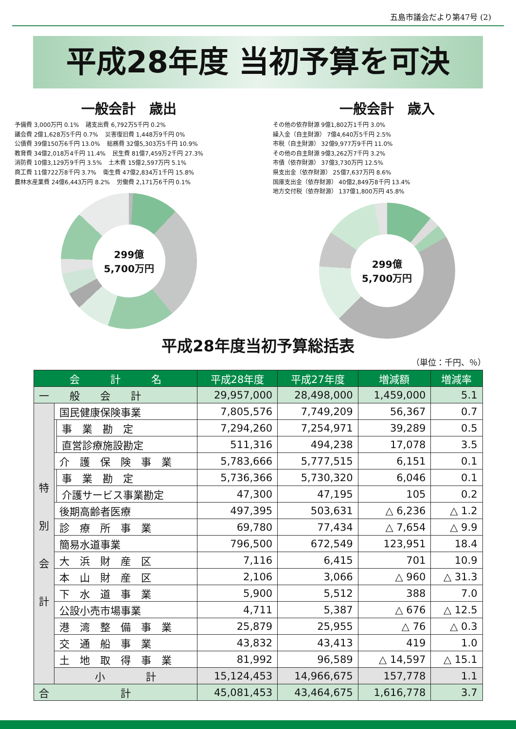五島市議会だより第47号 (2)
平成28年度 当初予算を可決
一般会計　歳出
予備費 3,000万円 0.1% 諸支出費 6,792万5千円 0.2% 議会費 2億1,628万5千円 0.7% 災害復旧費 1,448万9千円 0% 公債費 39億150万6千円 13.0% 総務費 32億5,303万5千円 10.9% 教育費 34億2,018万4千円 11.4% 民生費 81億7,459万2千円 27.3% 消防費 10億3,129万9千円 3.5% 土木費 15億2,597万円 5.1% 商工費 11億722万8千円 3.7% 衛生費 47億2,834万1千円 15.8% 農林水産業費 24億6,443万円 8.2% 労働費 2,171万6千円 0.1%
299億
5,700万円
一般会計　歳入
その他の依存財源 9億1,802万1千円 3.0% 繰入金（自主財源） 7億4,640万5千円 2.5% 市税（自主財源） 32億9,977万9千円 11.0% その他の自主財源 9億3,262万7千円 3.2% 市債（依存財源） 37億3,730万円 12.5% 県支出金（依存財源） 25億7,637万円 8.6% 国庫支出金（依存財源） 40億2,849万8千円 13.4% 地方交付税（依存財源） 137億1,800万円 45.8%
299億
5,700万円
平成28年度当初予算総括表
（単位：千円、％）
| 会 計 名 | | | 平成28年度 | 平成27年度 | 増減額 | 増減率 |
| --- | --- | --- | --- | --- | --- | --- |
| 一 般 会 計 | | | 29,957,000 | 28,498,000 | 1,459,000 | 5.1 |
| 特 別 会 計 | 国民健康保険事業 | | 7,805,576 | 7,749,209 | 56,367 | 0.7 |
| | | 事 業 勘 定 | 7,294,260 | 7,254,971 | 39,289 | 0.5 |
| | | 直営診療施設勘定 | 511,316 | 494,238 | 17,078 | 3.5 |
| | 介 護 保 険 事 業 | | 5,783,666 | 5,777,515 | 6,151 | 0.1 |
| | | 事 業 勘 定 | 5,736,366 | 5,730,320 | 6,046 | 0.1 |
| | | 介護サービス事業勘定 | 47,300 | 47,195 | 105 | 0.2 |
| | 後期高齢者医療 | | 497,395 | 503,631 | △ 6,236 | △ 1.2 |
| | 診 療 所 事 業 | | 69,780 | 77,434 | △ 7,654 | △ 9.9 |
| | 簡易水道事業 | | 796,500 | 672,549 | 123,951 | 18.4 |
| | 大 浜 財 産 区 | | 7,116 | 6,415 | 701 | 10.9 |
| | 本 山 財 産 区 | | 2,106 | 3,066 | △ 960 | △ 31.3 |
| | 下 水 道 事 業 | | 5,900 | 5,512 | 388 | 7.0 |
| | 公設小売市場事業 | | 4,711 | 5,387 | △ 676 | △ 12.5 |
| | 港 湾 整 備 事 業 | | 25,879 | 25,955 | △ 76 | △ 0.3 |
| | 交 通 船 事 業 | | 43,832 | 43,413 | 419 | 1.0 |
| | 土 地 取 得 事 業 | | 81,992 | 96,589 | △ 14,597 | △ 15.1 |
| | 小 計 | | 15,124,453 | 14,966,675 | 157,778 | 1.1 |
| 合 計 | | | 45,081,453 | 43,464,675 | 1,616,778 | 3.7 |